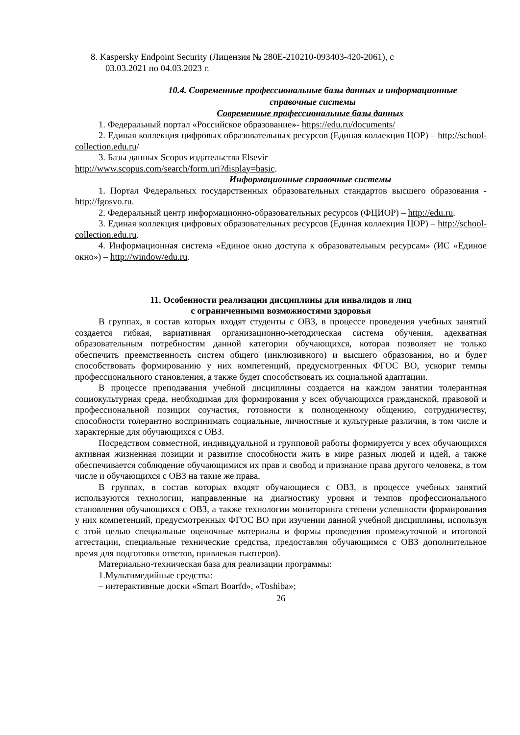8. Kaspersky Endpoint Security (Лицензия № 280E-210210-093403-420-2061), с
03.03.2021 по 04.03.2023 г.
10.4. Современные профессиональные базы данных и информационные
справочные системы
Современные профессиональные базы данных
1. Федеральный портал «Российское образование»- https://edu.ru/documents/
2. Единая коллекция цифровых образовательных ресурсов (Единая коллекция ЦОР) – http://school-collection.edu.ru/
3. Базы данных Scopus издательства Elsevir
http://www.scopus.com/search/form.uri?display=basic.
Информационные справочные системы
1. Портал Федеральных государственных образовательных стандартов высшего образования - http://fgosvo.ru.
2. Федеральный центр информационно-образовательных ресурсов (ФЦИОР) – http://edu.ru.
3. Единая коллекция цифровых образовательных ресурсов (Единая коллекция ЦОР) – http://school-collection.edu.ru.
4. Информационная система «Единое окно доступа к образовательным ресурсам» (ИС «Единое окно») – http://window/edu.ru.
11. Особенности реализации дисциплины для инвалидов и лиц
с ограниченными возможностями здоровья
В группах, в состав которых входят студенты с ОВЗ, в процессе проведения учебных занятий создается гибкая, вариативная организационно-методическая система обучения, адекватная образовательным потребностям данной категории обучающихся, которая позволяет не только обеспечить преемственность систем общего (инклюзивного) и высшего образования, но и будет способствовать формированию у них компетенций, предусмотренных ФГОС ВО, ускорит темпы профессионального становления, а также будет способствовать их социальной адаптации.
В процессе преподавания учебной дисциплины создается на каждом занятии толерантная социокультурная среда, необходимая для формирования у всех обучающихся гражданской, правовой и профессиональной позиции соучастия, готовности к полноценному общению, сотрудничеству, способности толерантно воспринимать социальные, личностные и культурные различия, в том числе и характерные для обучающихся с ОВЗ.
Посредством совместной, индивидуальной и групповой работы формируется у всех обучающихся активная жизненная позиции и развитие способности жить в мире разных людей и идей, а также обеспечивается соблюдение обучающимися их прав и свобод и признание права другого человека, в том числе и обучающихся с ОВЗ на такие же права.
В группах, в состав которых входят обучающиеся с ОВЗ, в процессе учебных занятий используются технологии, направленные на диагностику уровня и темпов профессионального становления обучающихся с ОВЗ, а также технологии мониторинга степени успешности формирования у них компетенций, предусмотренных ФГОС ВО при изучении данной учебной дисциплины, используя с этой целью специальные оценочные материалы и формы проведения промежуточной и итоговой аттестации, специальные технические средства, предоставляя обучающимся с ОВЗ дополнительное время для подготовки ответов, привлекая тьютеров).
Материально-техническая база для реализации программы:
1.Мультимедийные средства:
– интерактивные доски «Smart Boarfd», «Toshiba»;
26